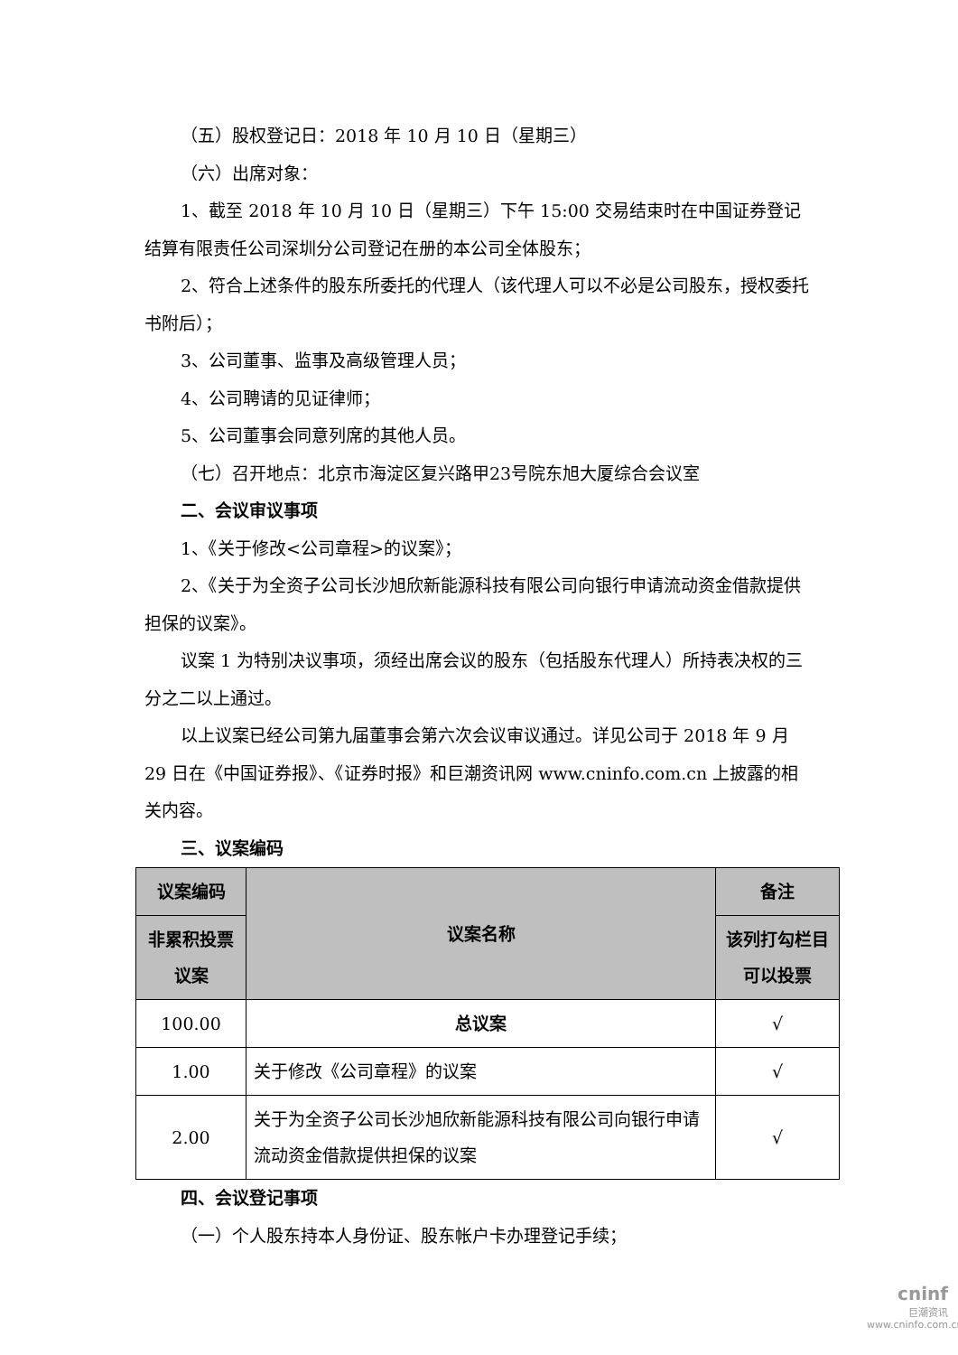（五）股权登记日：2018 年 10 月 10 日（星期三）
（六）出席对象：
1、截至 2018 年 10 月 10 日（星期三）下午 15:00 交易结束时在中国证券登记结算有限责任公司深圳分公司登记在册的本公司全体股东；
2、符合上述条件的股东所委托的代理人（该代理人可以不必是公司股东，授权委托书附后）；
3、公司董事、监事及高级管理人员；
4、公司聘请的见证律师；
5、公司董事会同意列席的其他人员。
（七）召开地点：北京市海淀区复兴路甲23号院东旭大厦综合会议室
二、会议审议事项
1、《关于修改<公司章程>的议案》；
2、《关于为全资子公司长沙旭欣新能源科技有限公司向银行申请流动资金借款提供担保的议案》。
议案 1 为特别决议事项，须经出席会议的股东（包括股东代理人）所持表决权的三分之二以上通过。
以上议案已经公司第九届董事会第六次会议审议通过。详见公司于 2018 年 9 月 29 日在《中国证券报》、《证券时报》和巨潮资讯网 www.cninfo.com.cn 上披露的相关内容。
三、议案编码
| 议案编码 | 议案名称 | 备注 |
| --- | --- | --- |
| 非累积投票议案 | | 该列打勾栏目可以投票 |
| 100.00 | 总议案 | √ |
| 1.00 | 关于修改《公司章程》的议案 | √ |
| 2.00 | 关于为全资子公司长沙旭欣新能源科技有限公司向银行申请流动资金借款提供担保的议案 | √ |
四、会议登记事项
（一）个人股东持本人身份证、股东帐户卡办理登记手续；
cninf
巨潮资讯
www.cninfo.com.cn